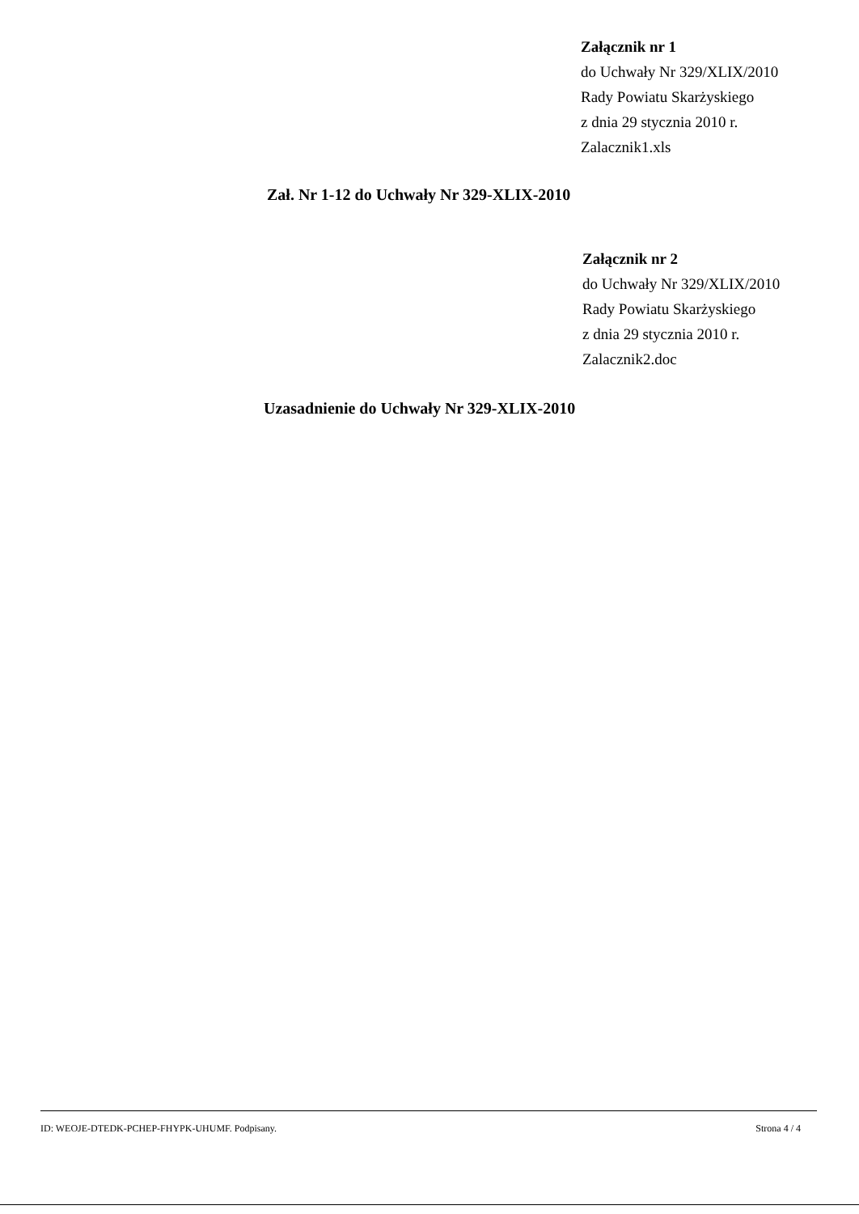Załącznik nr 1
do Uchwały Nr 329/XLIX/2010
Rady Powiatu Skarżyskiego
z dnia 29 stycznia 2010 r.
Zalacznik1.xls
Zał. Nr 1-12 do Uchwały Nr 329-XLIX-2010
Załącznik nr 2
do Uchwały Nr 329/XLIX/2010
Rady Powiatu Skarżyskiego
z dnia 29 stycznia 2010 r.
Zalacznik2.doc
Uzasadnienie do Uchwały Nr 329-XLIX-2010
ID: WEOJE-DTEDK-PCHEP-FHYPK-UHUMF. Podpisany. Strona 4 / 4